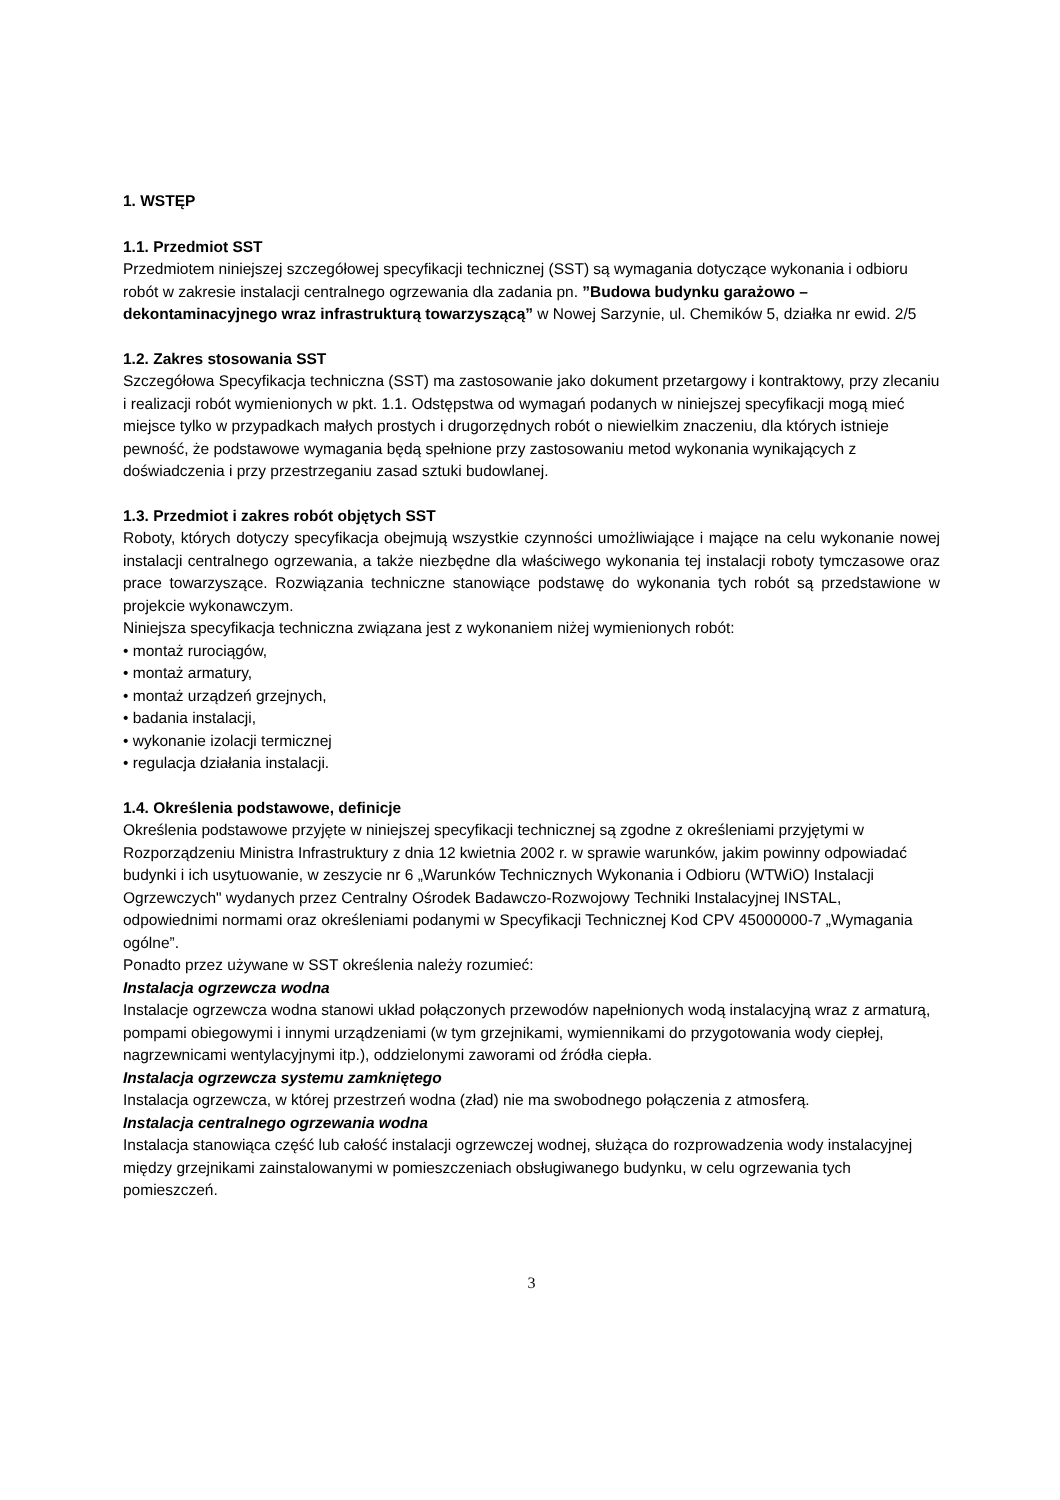1. WSTĘP
1.1. Przedmiot SST
Przedmiotem niniejszej szczegółowej specyfikacji technicznej (SST) są wymagania dotyczące wykonania i odbioru robót w zakresie instalacji centralnego ogrzewania dla zadania pn. ”Budowa budynku garażowo – dekontaminacyjnego wraz infrastrukturą towarzyszącą” w Nowej Sarzynie, ul. Chemików 5, działka nr ewid. 2/5
1.2. Zakres stosowania SST
Szczegółowa Specyfikacja techniczna (SST) ma zastosowanie jako dokument przetargowy i kontraktowy, przy zlecaniu i realizacji robót wymienionych w pkt. 1.1. Odstępstwa od wymagań podanych w niniejszej specyfikacji mogą mieć miejsce tylko w przypadkach małych prostych i drugorzędnych robót o niewielkim znaczeniu, dla których istnieje pewność, że podstawowe wymagania będą spełnione przy zastosowaniu metod wykonania wynikających z doświadczenia i przy przestrzeganiu zasad sztuki budowlanej.
1.3. Przedmiot i zakres robót objętych SST
Roboty, których dotyczy specyfikacja obejmują wszystkie czynności umożliwiające i mające na celu wykonanie nowej instalacji centralnego ogrzewania, a także niezbędne dla właściwego wykonania tej instalacji roboty tymczasowe oraz prace towarzyszące. Rozwiązania techniczne stanowiące podstawę do wykonania tych robót są przedstawione w projekcie wykonawczym.
Niniejsza specyfikacja techniczna związana jest z wykonaniem niżej wymienionych robót:
• montaż rurociągów,
• montaż armatury,
• montaż urządzeń grzejnych,
• badania instalacji,
• wykonanie izolacji termicznej
• regulacja działania instalacji.
1.4. Określenia podstawowe, definicje
Określenia podstawowe przyjęte w niniejszej specyfikacji technicznej są zgodne z określeniami przyjętymi w Rozporządzeniu Ministra Infrastruktury z dnia 12 kwietnia 2002 r. w sprawie warunków, jakim powinny odpowiadać budynki i ich usytuowanie, w zeszycie nr 6 „Warunków Technicznych Wykonania i Odbioru (WTWiO) Instalacji Ogrzewczych" wydanych przez Centralny Ośrodek Badawczo-Rozwojowy Techniki Instalacyjnej INSTAL, odpowiednimi normami oraz określeniami podanymi w Specyfikacji Technicznej Kod CPV 45000000-7 „Wymagania ogólne”.
Ponadto przez używane w SST określenia należy rozumieć:
Instalacja ogrzewcza wodna
Instalacje ogrzewcza wodna stanowi układ połączonych przewodów napełnionych wodą instalacyjną wraz z armaturą, pompami obiegowymi i innymi urządzeniami (w tym grzejnikami, wymiennikami do przygotowania wody ciepłej, nagrzewnicami wentylacyjnymi itp.), oddzielonymi zaworami od źródła ciepła.
Instalacja ogrzewcza systemu zamkniętego
Instalacja ogrzewcza, w której przestrzeń wodna (zład) nie ma swobodnego połączenia z atmosferą.
Instalacja centralnego ogrzewania wodna
Instalacja stanowiąca część lub całość instalacji ogrzewczej wodnej, służąca do rozprowadzenia wody instalacyjnej między grzejnikami zainstalowanymi w pomieszczeniach obsługiwanego budynku, w celu ogrzewania tych pomieszczeń.
3